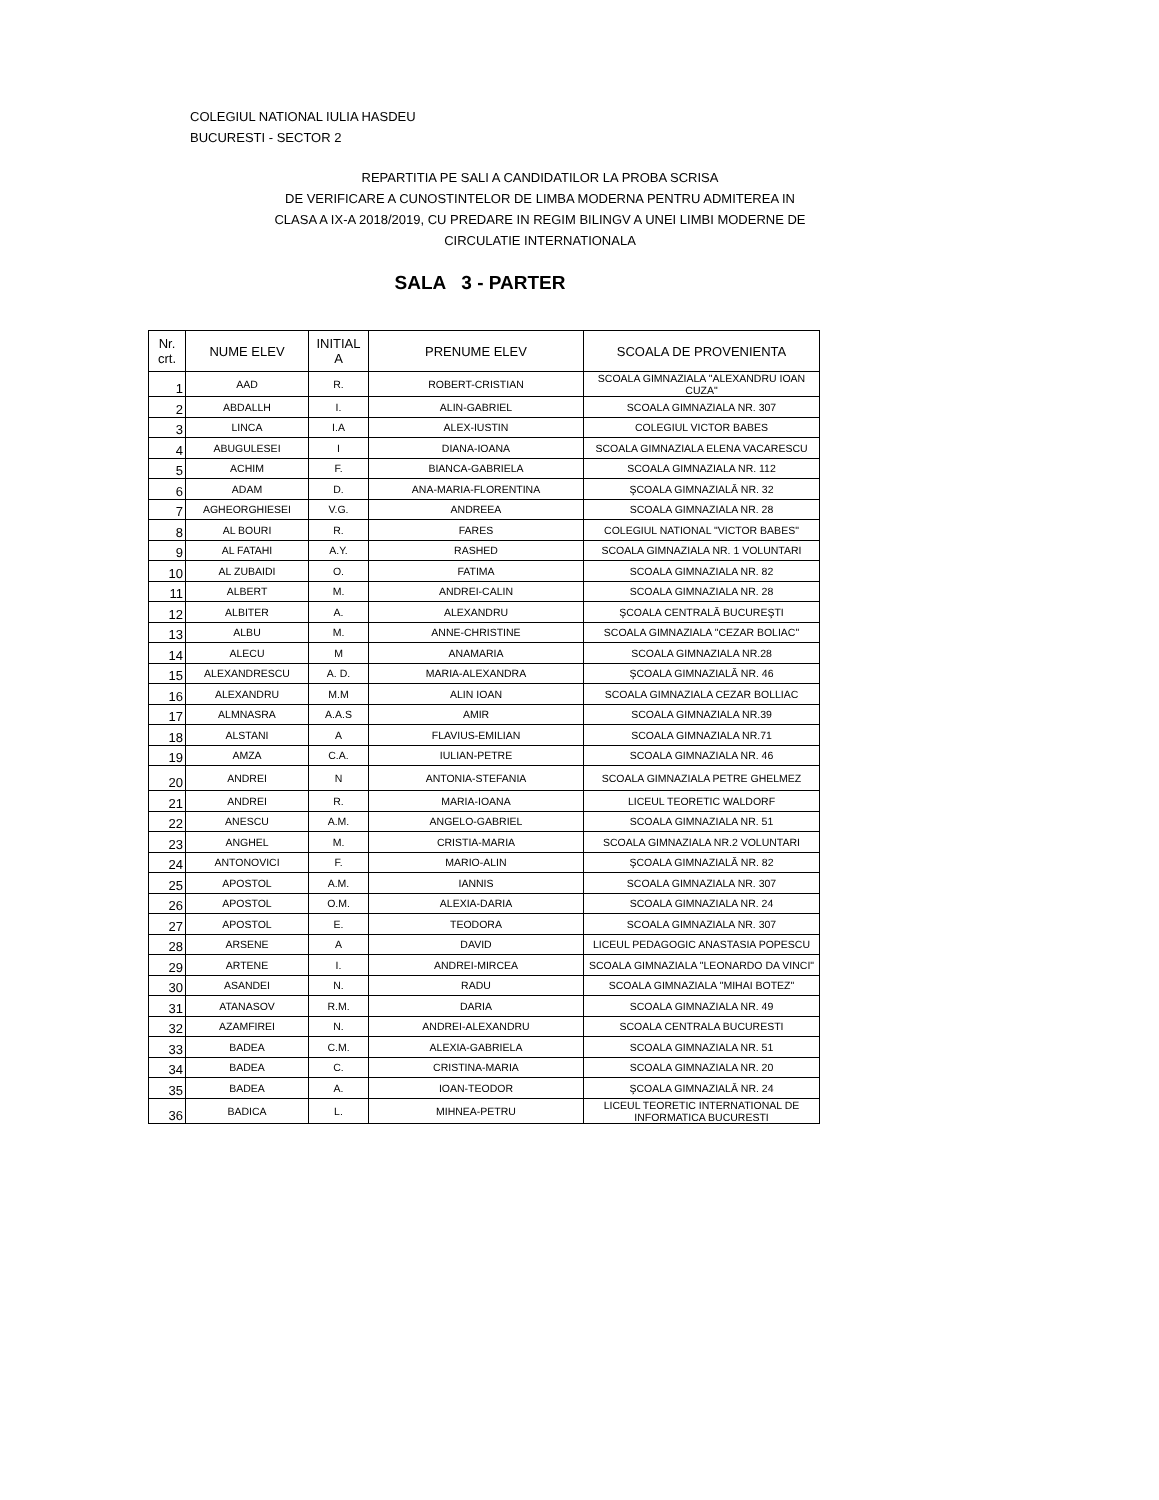COLEGIUL NATIONAL IULIA HASDEU
BUCURESTI - SECTOR 2
REPARTITIA PE SALI A CANDIDATILOR LA PROBA SCRISA
DE VERIFICARE A CUNOSTINTELOR DE LIMBA MODERNA PENTRU ADMITEREA IN
CLASA A IX-A 2018/2019, CU PREDARE IN REGIM BILINGV A UNEI LIMBI MODERNE DE
CIRCULATIE INTERNATIONALA
SALA 3 - PARTER
| Nr. crt. | NUME ELEV | INITIAL A | PRENUME ELEV | SCOALA DE PROVENIENTA |
| --- | --- | --- | --- | --- |
| 1 | AAD | R. | ROBERT-CRISTIAN | SCOALA GIMNAZIALA "ALEXANDRU IOAN CUZA" |
| 2 | ABDALLH | I. | ALIN-GABRIEL | SCOALA GIMNAZIALA NR. 307 |
| 3 | LINCA | I.A | ALEX-IUSTIN | COLEGIUL VICTOR BABES |
| 4 | ABUGULESEI | I | DIANA-IOANA | SCOALA GIMNAZIALA ELENA VACARESCU |
| 5 | ACHIM | F. | BIANCA-GABRIELA | SCOALA GIMNAZIALA NR. 112 |
| 6 | ADAM | D. | ANA-MARIA-FLORENTINA | ŞCOALA GIMNAZIALĂ NR. 32 |
| 7 | AGHEORGHIESEI | V.G. | ANDREEA | SCOALA GIMNAZIALA NR. 28 |
| 8 | AL BOURI | R. | FARES | COLEGIUL NATIONAL "VICTOR BABES" |
| 9 | AL FATAHI | A.Y. | RASHED | SCOALA GIMNAZIALA NR. 1 VOLUNTARI |
| 10 | AL ZUBAIDI | O. | FATIMA | SCOALA GIMNAZIALA NR. 82 |
| 11 | ALBERT | M. | ANDREI-CALIN | SCOALA GIMNAZIALA NR. 28 |
| 12 | ALBITER | A. | ALEXANDRU | ŞCOALA CENTRALĂ BUCUREŞTI |
| 13 | ALBU | M. | ANNE-CHRISTINE | SCOALA GIMNAZIALA "CEZAR BOLIAC" |
| 14 | ALECU | M | ANAMARIA | SCOALA GIMNAZIALA NR.28 |
| 15 | ALEXANDRESCU | A. D. | MARIA-ALEXANDRA | ŞCOALA GIMNAZIALĂ NR. 46 |
| 16 | ALEXANDRU | M.M | ALIN IOAN | SCOALA GIMNAZIALA CEZAR BOLLIAC |
| 17 | ALMNASRA | A.A.S | AMIR | SCOALA GIMNAZIALA NR.39 |
| 18 | ALSTANI | A | FLAVIUS-EMILIAN | SCOALA GIMNAZIALA NR.71 |
| 19 | AMZA | C.A. | IULIAN-PETRE | SCOALA GIMNAZIALA NR. 46 |
| 20 | ANDREI | N | ANTONIA-STEFANIA | SCOALA GIMNAZIALA PETRE GHELMEZ |
| 21 | ANDREI | R. | MARIA-IOANA | LICEUL TEORETIC WALDORF |
| 22 | ANESCU | A.M. | ANGELO-GABRIEL | SCOALA GIMNAZIALA NR. 51 |
| 23 | ANGHEL | M. | CRISTIA-MARIA | SCOALA GIMNAZIALA NR.2 VOLUNTARI |
| 24 | ANTONOVICI | F. | MARIO-ALIN | ŞCOALA GIMNAZIALĂ NR. 82 |
| 25 | APOSTOL | A.M. | IANNIS | SCOALA GIMNAZIALA NR. 307 |
| 26 | APOSTOL | O.M. | ALEXIA-DARIA | SCOALA GIMNAZIALA NR. 24 |
| 27 | APOSTOL | E. | TEODORA | SCOALA GIMNAZIALA NR. 307 |
| 28 | ARSENE | A | DAVID | LICEUL PEDAGOGIC ANASTASIA POPESCU |
| 29 | ARTENE | I. | ANDREI-MIRCEA | SCOALA GIMNAZIALA "LEONARDO DA VINCI" |
| 30 | ASANDEI | N. | RADU | SCOALA GIMNAZIALA "MIHAI BOTEZ" |
| 31 | ATANASOV | R.M. | DARIA | SCOALA GIMNAZIALA NR. 49 |
| 32 | AZAMFIREI | N. | ANDREI-ALEXANDRU | SCOALA CENTRALA BUCURESTI |
| 33 | BADEA | C.M. | ALEXIA-GABRIELA | SCOALA GIMNAZIALA NR. 51 |
| 34 | BADEA | C. | CRISTINA-MARIA | SCOALA GIMNAZIALA NR. 20 |
| 35 | BADEA | A. | IOAN-TEODOR | ŞCOALA GIMNAZIALĂ NR. 24 |
| 36 | BADICA | L. | MIHNEA-PETRU | LICEUL TEORETIC INTERNATIONAL DE INFORMATICA BUCURESTI |